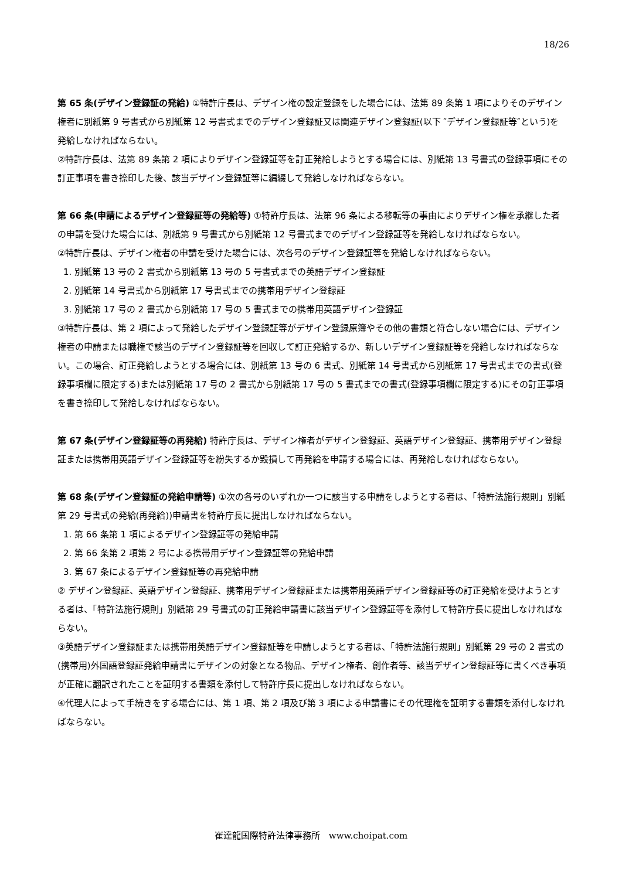18/26
第 65 条(デザイン登録証の発給) ①特許庁長は、デザイン権の設定登録をした場合には、法第 89 条第 1 項によりそのデザイン権者に別紙第 9 号書式から別紙第 12 号書式までのデザイン登録証又は関連デザイン登録証(以下 ″デザイン登録証等″という)を発給しなければならない。
②特許庁長は、法第 89 条第 2 項によりデザイン登録証等を訂正発給しようとする場合には、別紙第 13 号書式の登録事項にその訂正事項を書き捺印した後、該当デザイン登録証等に編綴して発給しなければならない。
第 66 条(申請によるデザイン登録証等の発給等) ①特許庁長は、法第 96 条による移転等の事由によりデザイン権を承継した者の申請を受けた場合には、別紙第 9 号書式から別紙第 12 号書式までのデザイン登録証等を発給しなければならない。
②特許庁長は、デザイン権者の申請を受けた場合には、次各号のデザイン登録証等を発給しなければならない。
1. 別紙第 13 号の 2 書式から別紙第 13 号の 5 号書式までの英語デザイン登録証
2. 別紙第 14 号書式から別紙第 17 号書式までの携帯用デザイン登録証
3. 別紙第 17 号の 2 書式から別紙第 17 号の 5 書式までの携帯用英語デザイン登録証
③特許庁長は、第 2 項によって発給したデザイン登録証等がデザイン登録原簿やその他の書類と符合しない場合には、デザイン権者の申請または職権で該当のデザイン登録証等を回収して訂正発給するか、新しいデザイン登録証等を発給しなければならない。この場合、訂正発給しようとする場合には、別紙第 13 号の 6 書式、別紙第 14 号書式から別紙第 17 号書式までの書式(登録事項欄に限定する)または別紙第 17 号の 2 書式から別紙第 17 号の 5 書式までの書式(登録事項欄に限定する)にその訂正事項を書き捺印して発給しなければならない。
第 67 条(デザイン登録証等の再発給) 特許庁長は、デザイン権者がデザイン登録証、英語デザイン登録証、携帯用デザイン登録証または携帯用英語デザイン登録証等を紛失するか毀損して再発給を申請する場合には、再発給しなければならない。
第 68 条(デザイン登録証の発給申請等) ①次の各号のいずれか一つに該当する申請をしようとする者は、「特許法施行規則」別紙第 29 号書式の発給(再発給))申請書を特許庁長に提出しなければならない。
1. 第 66 条第 1 項によるデザイン登録証等の発給申請
2. 第 66 条第 2 項第 2 号による携帯用デザイン登録証等の発給申請
3. 第 67 条によるデザイン登録証等の再発給申請
② デザイン登録証、英語デザイン登録証、携帯用デザイン登録証または携帯用英語デザイン登録証等の訂正発給を受けようとする者は、「特許法施行規則」別紙第 29 号書式の訂正発給申請書に該当デザイン登録証等を添付して特許庁長に提出しなければならない。
③英語デザイン登録証または携帯用英語デザイン登録証等を申請しようとする者は、「特許法施行規則」別紙第 29 号の 2 書式の(携帯用)外国語登録証発給申請書にデザインの対象となる物品、デザイン権者、創作者等、該当デザイン登録証等に書くべき事項が正確に翻訳されたことを証明する書類を添付して特許庁長に提出しなければならない。
④代理人によって手続きをする場合には、第 1 項、第 2 項及び第 3 項による申請書にその代理権を証明する書類を添付しなければならない。
崔達龍国際特許法律事務所　www.choipat.com